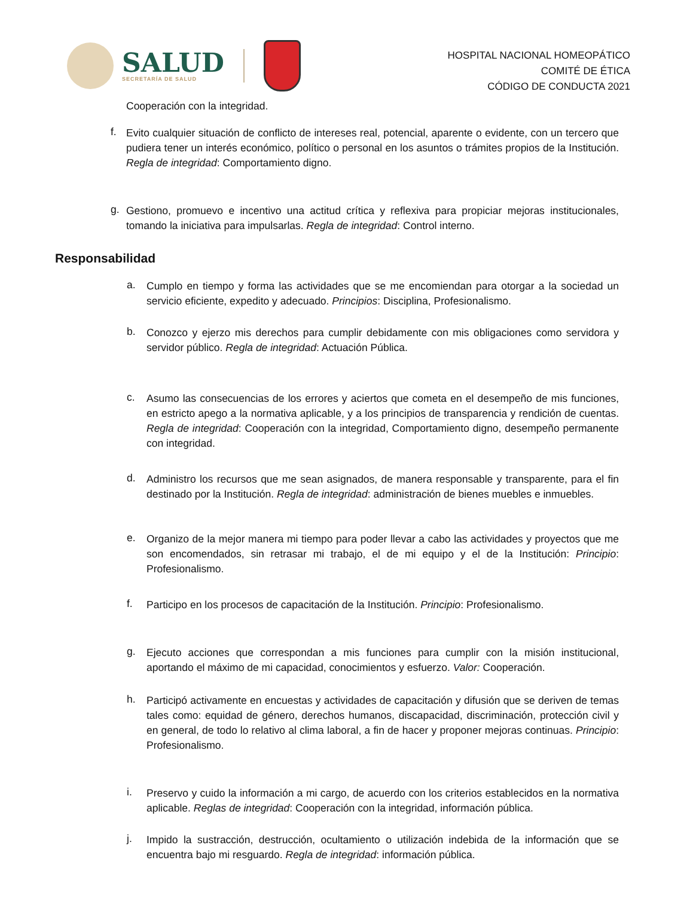SALUD
SECRETARÍA DE SALUD
HOSPITAL NACIONAL HOMEOPÁTICO
COMITÉ DE ÉTICA
CÓDIGO DE CONDUCTA 2021
Cooperación con la integridad.
f.
Evito cualquier situación de conflicto de intereses real, potencial, aparente o evidente, con un tercero que pudiera tener un interés económico, político o personal en los asuntos o trámites propios de la Institución. Regla de integridad: Comportamiento digno.
g.
Gestiono, promuevo e incentivo una actitud crítica y reflexiva para propiciar mejoras institucionales, tomando la iniciativa para impulsarlas. Regla de integridad: Control interno.
Responsabilidad
a.
Cumplo en tiempo y forma las actividades que se me encomiendan para otorgar a la sociedad un servicio eficiente, expedito y adecuado. Principios: Disciplina, Profesionalismo.
b.
Conozco y ejerzo mis derechos para cumplir debidamente con mis obligaciones como servidora y servidor público. Regla de integridad: Actuación Pública.
c.
Asumo las consecuencias de los errores y aciertos que cometa en el desempeño de mis funciones, en estricto apego a la normativa aplicable, y a los principios de transparencia y rendición de cuentas. Regla de integridad: Cooperación con la integridad, Comportamiento digno, desempeño permanente con integridad.
d.
Administro los recursos que me sean asignados, de manera responsable y transparente, para el fin destinado por la Institución. Regla de integridad: administración de bienes muebles e inmuebles.
e.
Organizo de la mejor manera mi tiempo para poder llevar a cabo las actividades y proyectos que me son encomendados, sin retrasar mi trabajo, el de mi equipo y el de la Institución: Principio: Profesionalismo.
f.
Participo en los procesos de capacitación de la Institución. Principio: Profesionalismo.
g.
Ejecuto acciones que correspondan a mis funciones para cumplir con la misión institucional, aportando el máximo de mi capacidad, conocimientos y esfuerzo. Valor: Cooperación.
h.
Participó activamente en encuestas y actividades de capacitación y difusión que se deriven de temas tales como: equidad de género, derechos humanos, discapacidad, discriminación, protección civil y en general, de todo lo relativo al clima laboral, a fin de hacer y proponer mejoras continuas. Principio: Profesionalismo.
i.
Preservo y cuido la información a mi cargo, de acuerdo con los criterios establecidos en la normativa aplicable. Reglas de integridad: Cooperación con la integridad, información pública.
j.
Impido la sustracción, destrucción, ocultamiento o utilización indebida de la información que se encuentra bajo mi resguardo. Regla de integridad: información pública.